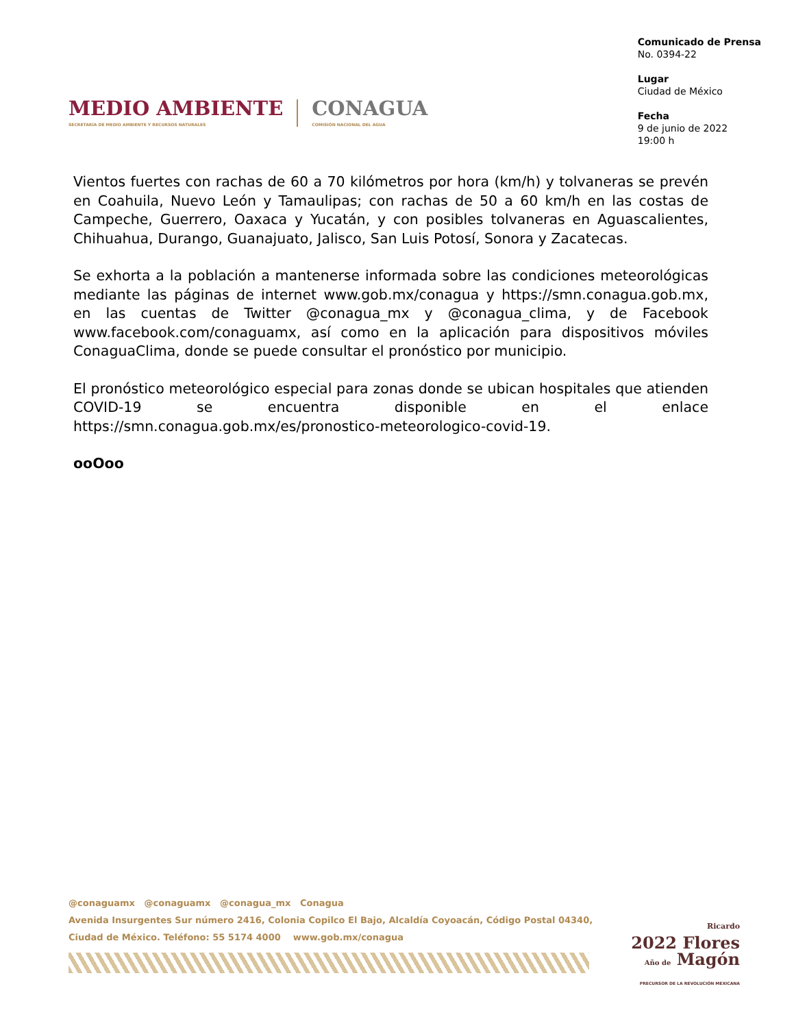MEDIO AMBIENTE
SECRETARÍA DE MEDIO AMBIENTE Y RECURSOS NATURALES
CONAGUA
COMISIÓN NACIONAL DEL AGUA
Comunicado de Prensa
No. 0394-22
Lugar
Ciudad de México
Fecha
9 de junio de 2022
19:00 h
Vientos fuertes con rachas de 60 a 70 kilómetros por hora (km/h) y tolvaneras se prevén en Coahuila, Nuevo León y Tamaulipas; con rachas de 50 a 60 km/h en las costas de Campeche, Guerrero, Oaxaca y Yucatán, y con posibles tolvaneras en Aguascalientes, Chihuahua, Durango, Guanajuato, Jalisco, San Luis Potosí, Sonora y Zacatecas.
Se exhorta a la población a mantenerse informada sobre las condiciones meteorológicas mediante las páginas de internet www.gob.mx/conagua y https://smn.conagua.gob.mx, en las cuentas de Twitter @conagua_mx y @conagua_clima, y de Facebook www.facebook.com/conaguamx, así como en la aplicación para dispositivos móviles ConaguaClima, donde se puede consultar el pronóstico por municipio.
El pronóstico meteorológico especial para zonas donde se ubican hospitales que atienden COVID-19 se encuentra disponible en el enlace https://smn.conagua.gob.mx/es/pronostico-meteorologico-covid-19.
ooOoo
@conaguamx @conaguamx @conagua_mx Conagua
Avenida Insurgentes Sur número 2416, Colonia Copilco El Bajo, Alcaldía Coyoacán, Código Postal 04340,
Ciudad de México. Teléfono: 55 5174 4000 www.gob.mx/conagua
Ricardo
2022 Flores
Año de Magón
PRECURSOR DE LA REVOLUCIÓN MEXICANA